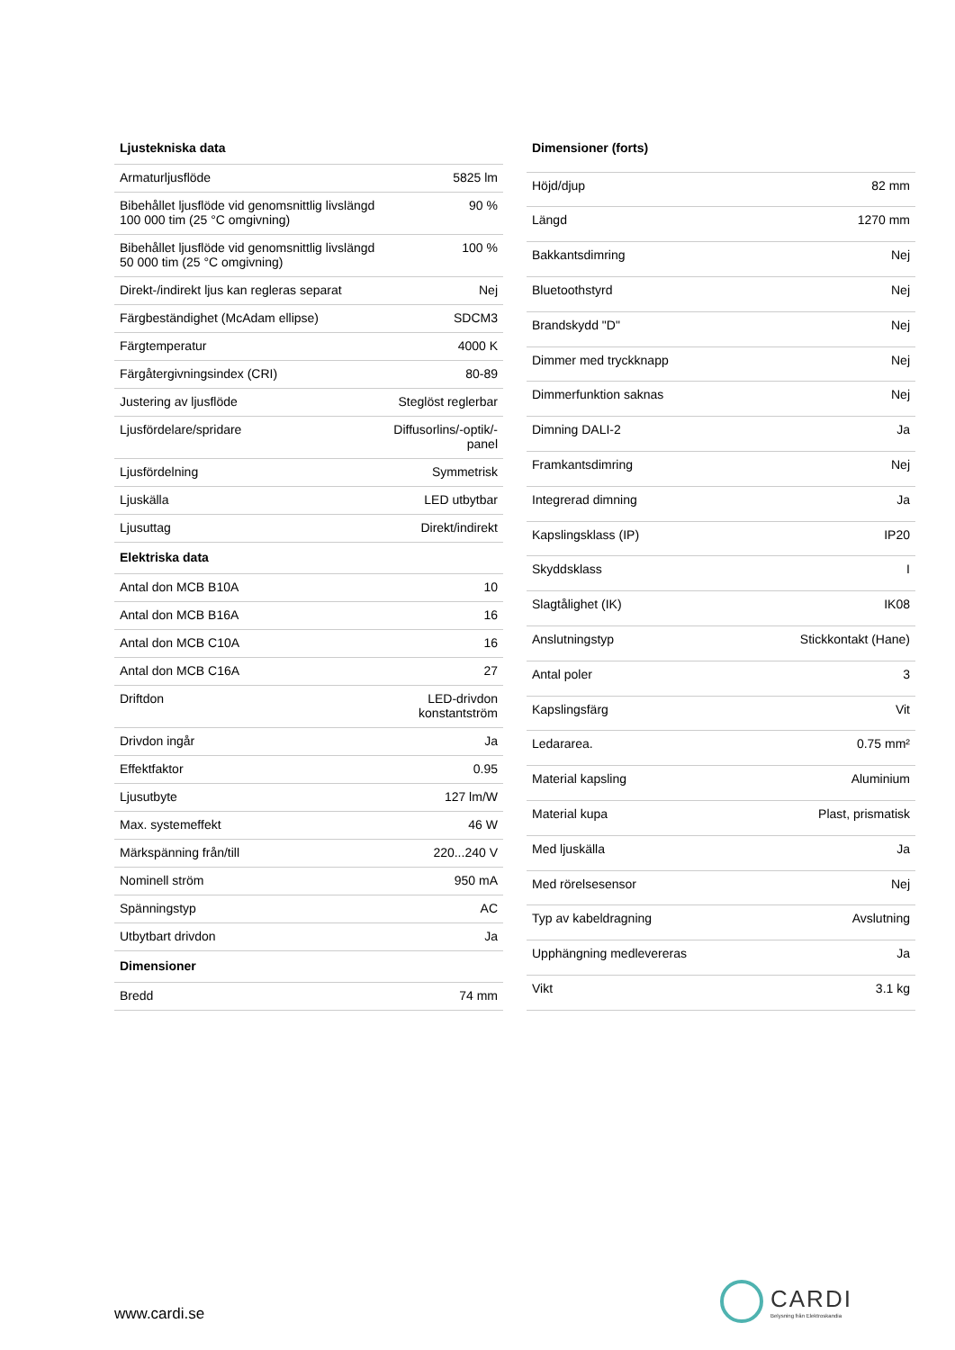| Ljustekniska data | |
| --- | --- |
| Armaturljusflöde | 5825 lm |
| Bibehållet ljusflöde vid genomsnittlig livslängd 100 000 tim (25 °C omgivning) | 90 % |
| Bibehållet ljusflöde vid genomsnittlig livslängd 50 000 tim (25 °C omgivning) | 100 % |
| Direkt-/indirekt ljus kan regleras separat | Nej |
| Färgbeständighet (McAdam ellipse) | SDCM3 |
| Färgtemperatur | 4000 K |
| Färgåtergivningsindex (CRI) | 80-89 |
| Justering av ljusflöde | Steglöst reglerbar |
| Ljusfördelare/spridare | Diffusorlins/-optik/-panel |
| Ljusfördelning | Symmetrisk |
| Ljuskälla | LED utbytbar |
| Ljusuttag | Direkt/indirekt |
| Elektriska data | |
| Antal don MCB B10A | 10 |
| Antal don MCB B16A | 16 |
| Antal don MCB C10A | 16 |
| Antal don MCB C16A | 27 |
| Driftdon | LED-drivdon konstantström |
| Drivdon ingår | Ja |
| Effektfaktor | 0.95 |
| Ljusutbyte | 127 lm/W |
| Max. systemeffekt | 46 W |
| Märkspänning från/till | 220...240 V |
| Nominell ström | 950 mA |
| Spänningstyp | AC |
| Utbytbart drivdon | Ja |
| Dimensioner | |
| Bredd | 74 mm |
| Dimensioner (forts) | |
| --- | --- |
| Höjd/djup | 82 mm |
| Längd | 1270 mm |
| Bakkantsdimring | Nej |
| Bluetoothstyrd | Nej |
| Brandskydd "D" | Nej |
| Dimmer med tryckknapp | Nej |
| Dimmerfunktion saknas | Nej |
| Dimning DALI-2 | Ja |
| Framkantsdimring | Nej |
| Integrerad dimning | Ja |
| Kapslingsklass (IP) | IP20 |
| Skyddsklass | I |
| Slagtålighet (IK) | IK08 |
| Anslutningstyp | Stickkontakt (Hane) |
| Antal poler | 3 |
| Kapslingsfärg | Vit |
| Ledararea. | 0.75 mm² |
| Material kapsling | Aluminium |
| Material kupa | Plast, prismatisk |
| Med ljuskälla | Ja |
| Med rörelsesensor | Nej |
| Typ av kabeldragning | Avslutning |
| Upphängning medlevereras | Ja |
| Vikt | 3.1 kg |
www.cardi.se
CARDI
Belysning från Elektroskandia